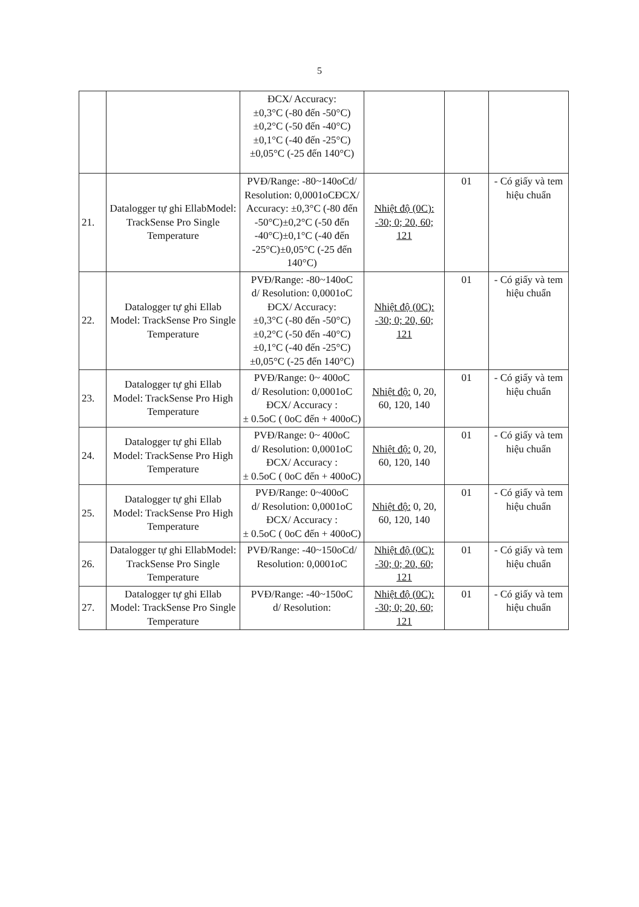5
| | | ĐCX/ Accuracy: ±0,3°C (-80 đến -50°C) ±0,2°C (-50 đến -40°C) ±0,1°C (-40 đến -25°C) ±0,05°C (-25 đến 140°C) | | | |
| 21. | Datalogger tự ghi EllabModel: TrackSense Pro Single Temperature | PVĐ/Range: -80~140oCd/ Resolution: 0,0001oCĐCX/ Accuracy: ±0,3°C (-80 đến -50°C)±0,2°C (-50 đến -40°C)±0,1°C (-40 đến -25°C)±0,05°C (-25 đến 140°C) | Nhiệt độ (0C): -30; 0; 20, 60; 121 | 01 | - Có giấy và tem hiệu chuẩn |
| 22. | Datalogger tự ghi Ellab Model: TrackSense Pro Single Temperature | PVĐ/Range: -80~140oC d/ Resolution: 0,0001oC ĐCX/ Accuracy: ±0,3°C (-80 đến -50°C) ±0,2°C (-50 đến -40°C) ±0,1°C (-40 đến -25°C) ±0,05°C (-25 đến 140°C) | Nhiệt độ (0C): -30; 0; 20, 60; 121 | 01 | - Có giấy và tem hiệu chuẩn |
| 23. | Datalogger tự ghi Ellab Model: TrackSense Pro High Temperature | PVĐ/Range: 0~ 400oC d/ Resolution: 0,0001oC ĐCX/ Accuracy : ± 0.5oC ( 0oC đến + 400oC) | Nhiệt độ: 0, 20, 60, 120, 140 | 01 | - Có giấy và tem hiệu chuẩn |
| 24. | Datalogger tự ghi Ellab Model: TrackSense Pro High Temperature | PVĐ/Range: 0~ 400oC d/ Resolution: 0,0001oC ĐCX/ Accuracy : ± 0.5oC ( 0oC đến + 400oC) | Nhiệt độ: 0, 20, 60, 120, 140 | 01 | - Có giấy và tem hiệu chuẩn |
| 25. | Datalogger tự ghi Ellab Model: TrackSense Pro High Temperature | PVĐ/Range: 0~400oC d/ Resolution: 0,0001oC ĐCX/ Accuracy : ± 0.5oC ( 0oC đến + 400oC) | Nhiệt độ: 0, 20, 60, 120, 140 | 01 | - Có giấy và tem hiệu chuẩn |
| 26. | Datalogger tự ghi EllabModel: TrackSense Pro Single Temperature | PVĐ/Range: -40~150oCd/ Resolution: 0,0001oC | Nhiệt độ (0C): -30; 0; 20, 60; 121 | 01 | - Có giấy và tem hiệu chuẩn |
| 27. | Datalogger tự ghi Ellab Model: TrackSense Pro Single Temperature | PVĐ/Range: -40~150oC d/ Resolution: | Nhiệt độ (0C): -30; 0; 20, 60; 121 | 01 | - Có giấy và tem hiệu chuẩn |